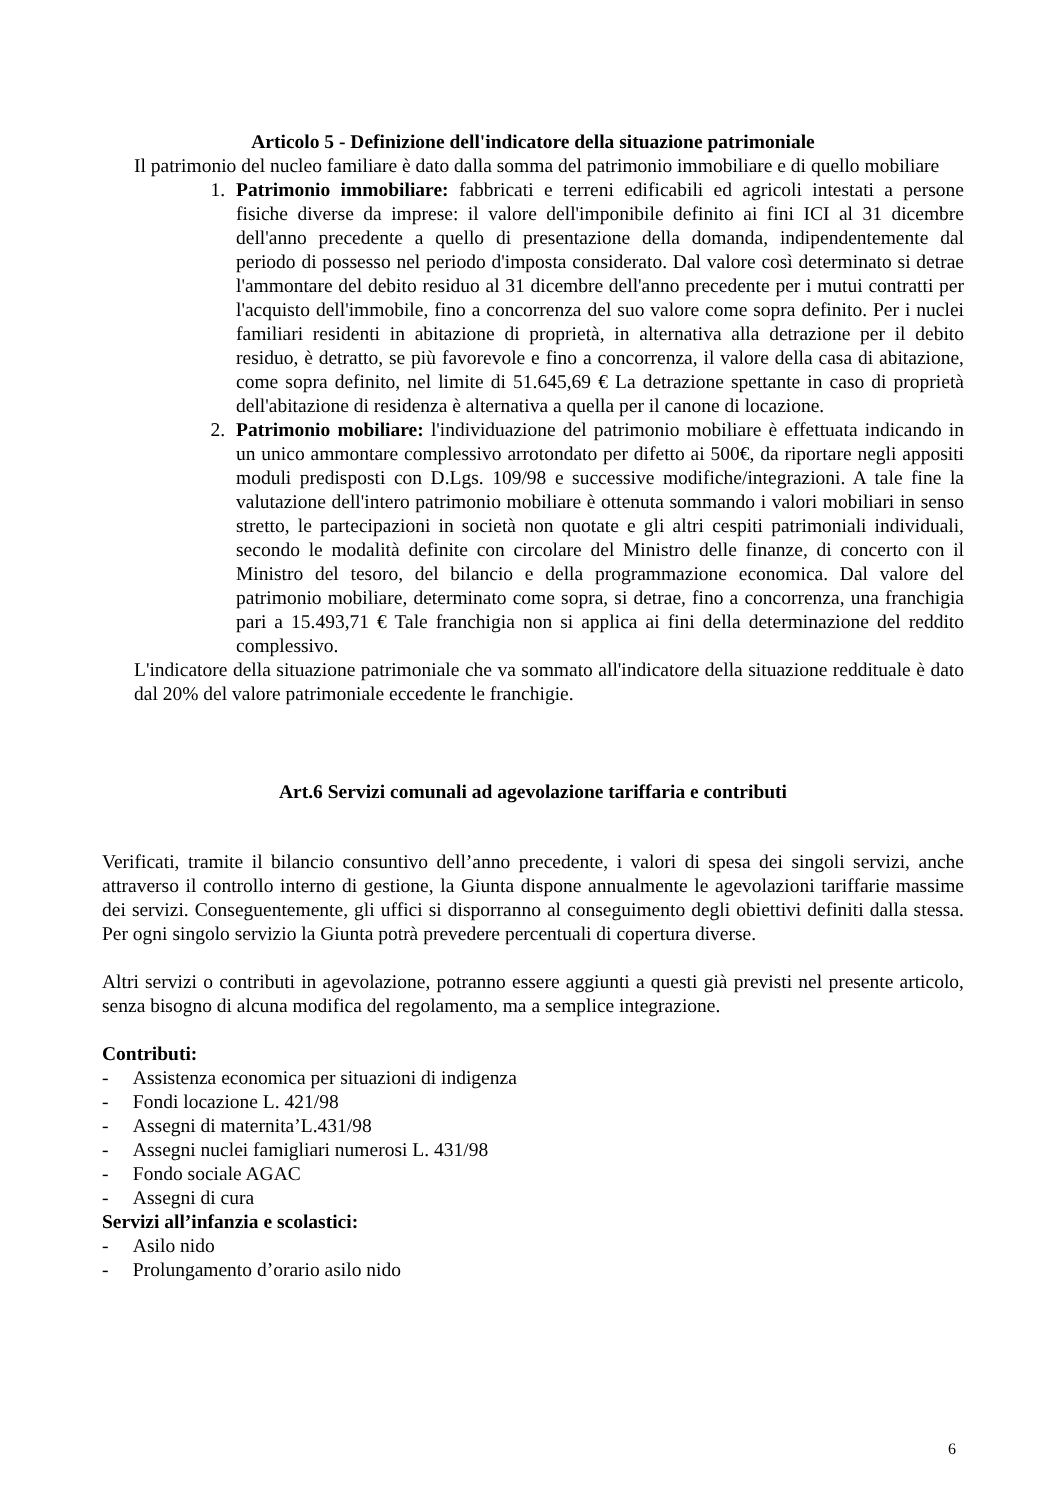Articolo 5 - Definizione dell'indicatore della situazione patrimoniale
Il patrimonio del nucleo familiare è dato dalla somma del patrimonio immobiliare e di quello mobiliare
1. Patrimonio immobiliare: fabbricati e terreni edificabili ed agricoli intestati a persone fisiche diverse da imprese: il valore dell'imponibile definito ai fini ICI al 31 dicembre dell'anno precedente a quello di presentazione della domanda, indipendentemente dal periodo di possesso nel periodo d'imposta considerato. Dal valore così determinato si detrae l'ammontare del debito residuo al 31 dicembre dell'anno precedente per i mutui contratti per l'acquisto dell'immobile, fino a concorrenza del suo valore come sopra definito. Per i nuclei familiari residenti in abitazione di proprietà, in alternativa alla detrazione per il debito residuo, è detratto, se più favorevole e fino a concorrenza, il valore della casa di abitazione, come sopra definito, nel limite di 51.645,69 € La detrazione spettante in caso di proprietà dell'abitazione di residenza è alternativa a quella per il canone di locazione.
2. Patrimonio mobiliare: l'individuazione del patrimonio mobiliare è effettuata indicando in un unico ammontare complessivo arrotondato per difetto ai 500€, da riportare negli appositi moduli predisposti con D.Lgs. 109/98 e successive modifiche/integrazioni. A tale fine la valutazione dell'intero patrimonio mobiliare è ottenuta sommando i valori mobiliari in senso stretto, le partecipazioni in società non quotate e gli altri cespiti patrimoniali individuali, secondo le modalità definite con circolare del Ministro delle finanze, di concerto con il Ministro del tesoro, del bilancio e della programmazione economica. Dal valore del patrimonio mobiliare, determinato come sopra, si detrae, fino a concorrenza, una franchigia pari a 15.493,71 € Tale franchigia non si applica ai fini della determinazione del reddito complessivo.
L'indicatore della situazione patrimoniale che va sommato all'indicatore della situazione reddituale è dato dal 20% del valore patrimoniale eccedente le franchigie.
Art.6 Servizi comunali ad agevolazione tariffaria e contributi
Verificati, tramite il bilancio consuntivo dell’anno precedente, i valori di spesa dei singoli servizi, anche attraverso il controllo interno di gestione, la Giunta dispone annualmente le agevolazioni tariffarie massime dei servizi. Conseguentemente, gli uffici si disporranno al conseguimento degli obiettivi definiti dalla stessa. Per ogni singolo servizio la Giunta potrà prevedere percentuali di copertura diverse.
Altri servizi o contributi in agevolazione, potranno essere aggiunti a questi già previsti nel presente articolo, senza bisogno di alcuna modifica del regolamento, ma a semplice integrazione.
Contributi:
- Assistenza economica per situazioni di indigenza
- Fondi locazione L. 421/98
- Assegni di maternita’L.431/98
- Assegni nuclei famigliari numerosi L. 431/98
- Fondo sociale AGAC
- Assegni di cura
Servizi all’infanzia e scolastici:
- Asilo nido
- Prolungamento d’orario asilo nido
6